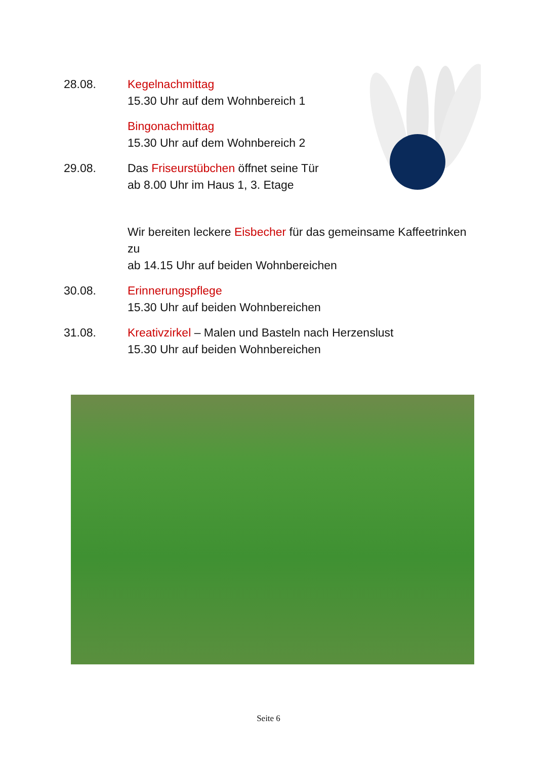28.08. Kegelnachmittag
15.30 Uhr auf dem Wohnbereich 1
Bingonachmittag
15.30 Uhr auf dem Wohnbereich 2
29.08. Das Friseurstübchen öffnet seine Tür
ab 8.00 Uhr im Haus 1, 3. Etage
Wir bereiten leckere Eisbecher für das gemeinsame Kaffeetrinken zu
ab 14.15 Uhr auf beiden Wohnbereichen
30.08. Erinnerungspflege
15.30 Uhr auf beiden Wohnbereichen
31.08. Kreativzirkel – Malen und Basteln nach Herzenslust
15.30 Uhr auf beiden Wohnbereichen
Seite 6